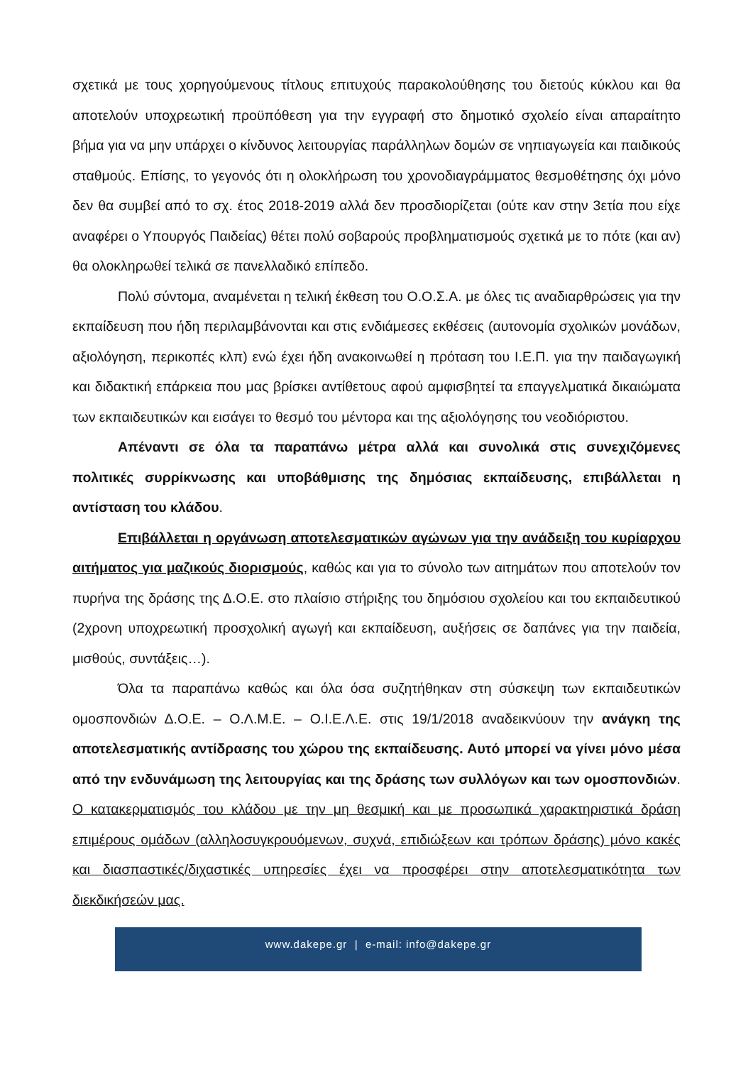σχετικά με τους χορηγούμενους τίτλους επιτυχούς παρακολούθησης του διετούς κύκλου και θα αποτελούν υποχρεωτική προϋπόθεση για την εγγραφή στο δημοτικό σχολείο είναι απαραίτητο βήμα για να μην υπάρχει ο κίνδυνος λειτουργίας παράλληλων δομών σε νηπιαγωγεία και παιδικούς σταθμούς. Επίσης, το γεγονός ότι η ολοκλήρωση του χρονοδιαγράμματος θεσμοθέτησης όχι μόνο δεν θα συμβεί από το σχ. έτος 2018-2019 αλλά δεν προσδιορίζεται (ούτε καν στην 3ετία που είχε αναφέρει ο Υπουργός Παιδείας) θέτει πολύ σοβαρούς προβληματισμούς σχετικά με το πότε (και αν) θα ολοκληρωθεί τελικά σε πανελλαδικό επίπεδο.
Πολύ σύντομα, αναμένεται η τελική έκθεση του Ο.Ο.Σ.Α. με όλες τις αναδιαρθρώσεις για την εκπαίδευση που ήδη περιλαμβάνονται και στις ενδιάμεσες εκθέσεις (αυτονομία σχολικών μονάδων, αξιολόγηση, περικοπές κλπ) ενώ έχει ήδη ανακοινωθεί η πρόταση του Ι.Ε.Π. για την παιδαγωγική και διδακτική επάρκεια που μας βρίσκει αντίθετους αφού αμφισβητεί τα επαγγελματικά δικαιώματα των εκπαιδευτικών και εισάγει το θεσμό του μέντορα και της αξιολόγησης του νεοδιόριστου.
Απέναντι σε όλα τα παραπάνω μέτρα αλλά και συνολικά στις συνεχιζόμενες πολιτικές συρρίκνωσης και υποβάθμισης της δημόσιας εκπαίδευσης, επιβάλλεται η αντίσταση του κλάδου.
Επιβάλλεται η οργάνωση αποτελεσματικών αγώνων για την ανάδειξη του κυρίαρχου αιτήματος για μαζικούς διορισμούς, καθώς και για το σύνολο των αιτημάτων που αποτελούν τον πυρήνα της δράσης της Δ.Ο.Ε. στο πλαίσιο στήριξης του δημόσιου σχολείου και του εκπαιδευτικού (2χρονη υποχρεωτική προσχολική αγωγή και εκπαίδευση, αυξήσεις σε δαπάνες για την παιδεία, μισθούς, συντάξεις…).
Όλα τα παραπάνω καθώς και όλα όσα συζητήθηκαν στη σύσκεψη των εκπαιδευτικών ομοσπονδιών Δ.Ο.Ε. – Ο.Λ.Μ.Ε. – Ο.Ι.Ε.Λ.Ε. στις 19/1/2018 αναδεικνύουν την ανάγκη της αποτελεσματικής αντίδρασης του χώρου της εκπαίδευσης. Αυτό μπορεί να γίνει μόνο μέσα από την ενδυνάμωση της λειτουργίας και της δράσης των συλλόγων και των ομοσπονδιών. Ο κατακερματισμός του κλάδου με την μη θεσμική και με προσωπικά χαρακτηριστικά δράση επιμέρους ομάδων (αλληλοσυγκρουόμενων, συχνά, επιδιώξεων και τρόπων δράσης) μόνο κακές και διασπαστικές/διχαστικές υπηρεσίες έχει να προσφέρει στην αποτελεσματικότητα των διεκδικήσεών μας.
www.dakepe.gr | e-mail: info@dakepe.gr